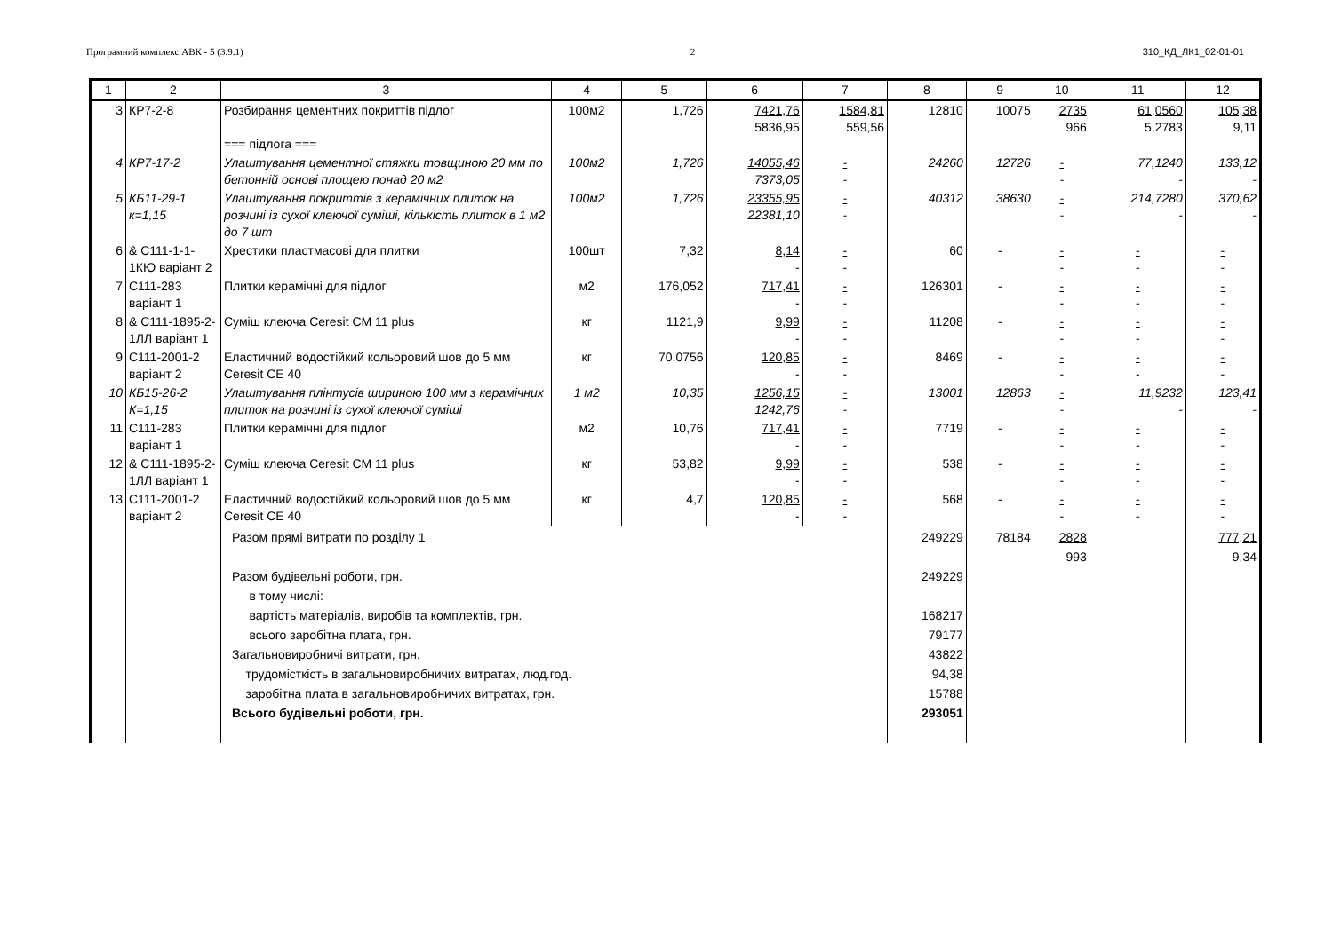Програмний комплекс АВК - 5 (3.9.1) 2 310_КД_ЛК1_02-01-01
| 1 | 2 | 3 | 4 | 5 | 6 | 7 | 8 | 9 | 10 | 11 | 12 |
| --- | --- | --- | --- | --- | --- | --- | --- | --- | --- | --- | --- |
| 3 | КР7-2-8 | Розбирання цементних покриттів підлог === підлога === | 100м2 | 1,726 | 7421,76 5836,95 | 1584,81 559,56 | 12810 | 10075 | 2735 966 | 61,0560 5,2783 | 105,38 9,11 |
| 4 | КР7-17-2 | Улаштування цементної стяжки товщиною 20 мм по бетонній основі площею понад 20 м2 | 100м2 | 1,726 | 14055,46 7373,05 | - - | 24260 | 12726 | - - | 77,1240 - | 133,12 - |
| 5 | КБ11-29-1 к=1,15 | Улаштування покриттів з керамічних плиток на розчині із сухої клеючої суміші, кількість плиток в 1 м2 до 7 шт | 100м2 | 1,726 | 23355,95 22381,10 | - - | 40312 | 38630 | - - | 214,7280 - | 370,62 - |
| 6 | & С111-1-1-1КЮ варіант 2 | Хрестики пластмасові для плитки | 100шт | 7,32 | 8,14 - | - - | 60 | - | - - | - - | - - |
| 7 | С111-283 варіант 1 | Плитки керамічні для підлог | м2 | 176,052 | 717,41 - | - - | 126301 | - | - - | - - | - - |
| 8 | & С111-1895-2-1ЛЛ варіант 1 | Суміш клеюча Ceresit CM 11 plus | кг | 1121,9 | 9,99 - | - - | 11208 | - | - - | - - | - - |
| 9 | С111-2001-2 варіант 2 | Еластичний водостійкий кольоровий шов до 5 мм Ceresit CE 40 | кг | 70,0756 | 120,85 - | - - | 8469 | - | - - | - - | - - |
| 10 | КБ15-26-2 К=1,15 | Улаштування плінтусів шириною 100 мм з керамічних плиток на розчині із сухої клеючої суміші | 1 м2 | 10,35 | 1256,15 1242,76 | - - | 13001 | 12863 | - - | 11,9232 - | 123,41 - |
| 11 | С111-283 варіант 1 | Плитки керамічні для підлог | м2 | 10,76 | 717,41 - | - - | 7719 | - | - - | - - | - - |
| 12 | & С111-1895-2-1ЛЛ варіант 1 | Суміш клеюча Ceresit CM 11 plus | кг | 53,82 | 9,99 - | - - | 538 | - | - - | - - | - - |
| 13 | С111-2001-2 варіант 2 | Еластичний водостійкий кольоровий шов до 5 мм Ceresit CE 40 | кг | 4,7 | 120,85 - | - - | 568 | - | - - | - - | - - |
| | | Разом прямі витрати по розділу 1 Разом будівельні роботи, грн. в тому числі: вартість матеріалів, виробів та комплектів, грн. всього заробітна плата, грн. Загальновиробничі витрати, грн. трудомісткість в загальновиробничих витратах, люд.год. заробітна плата в загальновиробничих витратах, грн. Всього будівельні роботи, грн. | | | | | 249229 249229 168217 79177 43822 94,38 15788 293051 | 78184 | 2828 993 | | 777,21 9,34 |